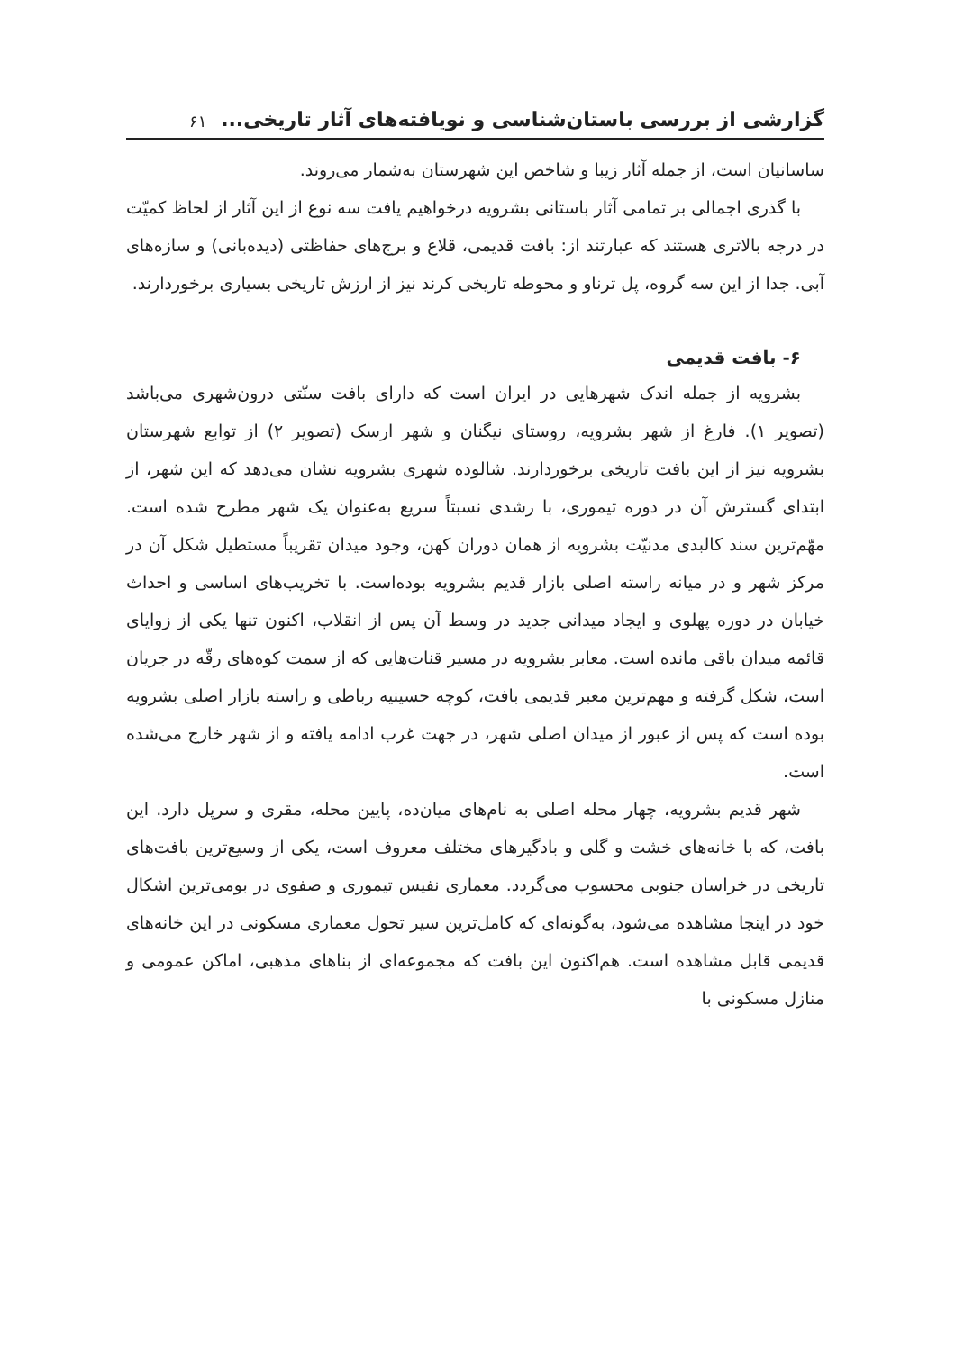گزارشی از بررسی باستان‌شناسی و نویافته‌های آثار تاریخی... ۶۱
ساسانیان است، از جمله آثار زیبا و شاخص این شهرستان به‌شمار می‌روند.
با گذری اجمالی بر تمامی آثار باستانی بشرویه درخواهیم یافت سه نوع از این آثار از لحاظ کمیّت در درجه بالاتری هستند که عبارتند از: بافت قدیمی، قلاع و برج‌های حفاظتی (دیده‌بانی) و سازه‌های آبی. جدا از این سه گروه، پل ترناو و محوطه تاریخی کرند نیز از ارزش تاریخی بسیاری برخوردارند.
۶- بافت قدیمی
بشرویه از جمله اندک شهرهایی در ایران است که دارای بافت سنّتی درون‌شهری می‌باشد (تصویر ۱). فارغ از شهر بشرویه، روستای نیگنان و شهر ارسک (تصویر ۲) از توابع شهرستان بشرویه نیز از این بافت تاریخی برخوردارند. شالوده شهری بشرویه نشان می‌دهد که این شهر، از ابتدای گسترش آن در دوره تیموری، با رشدی نسبتاً سریع به‌عنوان یک شهر مطرح شده است. مهّم‌ترین سند کالبدی مدنیّت بشرویه از همان دوران کهن، وجود میدان تقریباً مستطیل شکل آن در مرکز شهر و در میانه راسته اصلی بازار قدیم بشرویه بوده‌است. با تخریب‌های اساسی و احداث خیابان در دوره پهلوی و ایجاد میدانی جدید در وسط آن پس از انقلاب، اکنون تنها یکی از زوایای قائمه میدان باقی مانده است. معابر بشرویه در مسیر قنات‌هایی که از سمت کوه‌های رقّه در جریان است، شکل گرفته و مهم‌ترین معبر قدیمی بافت، کوچه حسینیه رباطی و راسته بازار اصلی بشرویه بوده است که پس از عبور از میدان اصلی شهر، در جهت غرب ادامه یافته و از شهر خارج می‌شده است.
شهر قدیم بشرویه، چهار محله اصلی به نام‌های میان‌ده، پایین محله، مقری و سرپل دارد. این بافت، که با خانه‌های خشت و گلی و بادگیرهای مختلف معروف است، یکی از وسیع‌ترین بافت‌های تاریخی در خراسان جنوبی محسوب می‌گردد. معماری نفیس تیموری و صفوی در بومی‌ترین اشکال خود در اینجا مشاهده می‌شود، به‌گونه‌ای که کامل‌ترین سیر تحول معماری مسکونی در این خانه‌های قدیمی قابل مشاهده است. هم‌اکنون این بافت که مجموعه‌ای از بناهای مذهبی، اماکن عمومی و منازل مسکونی با